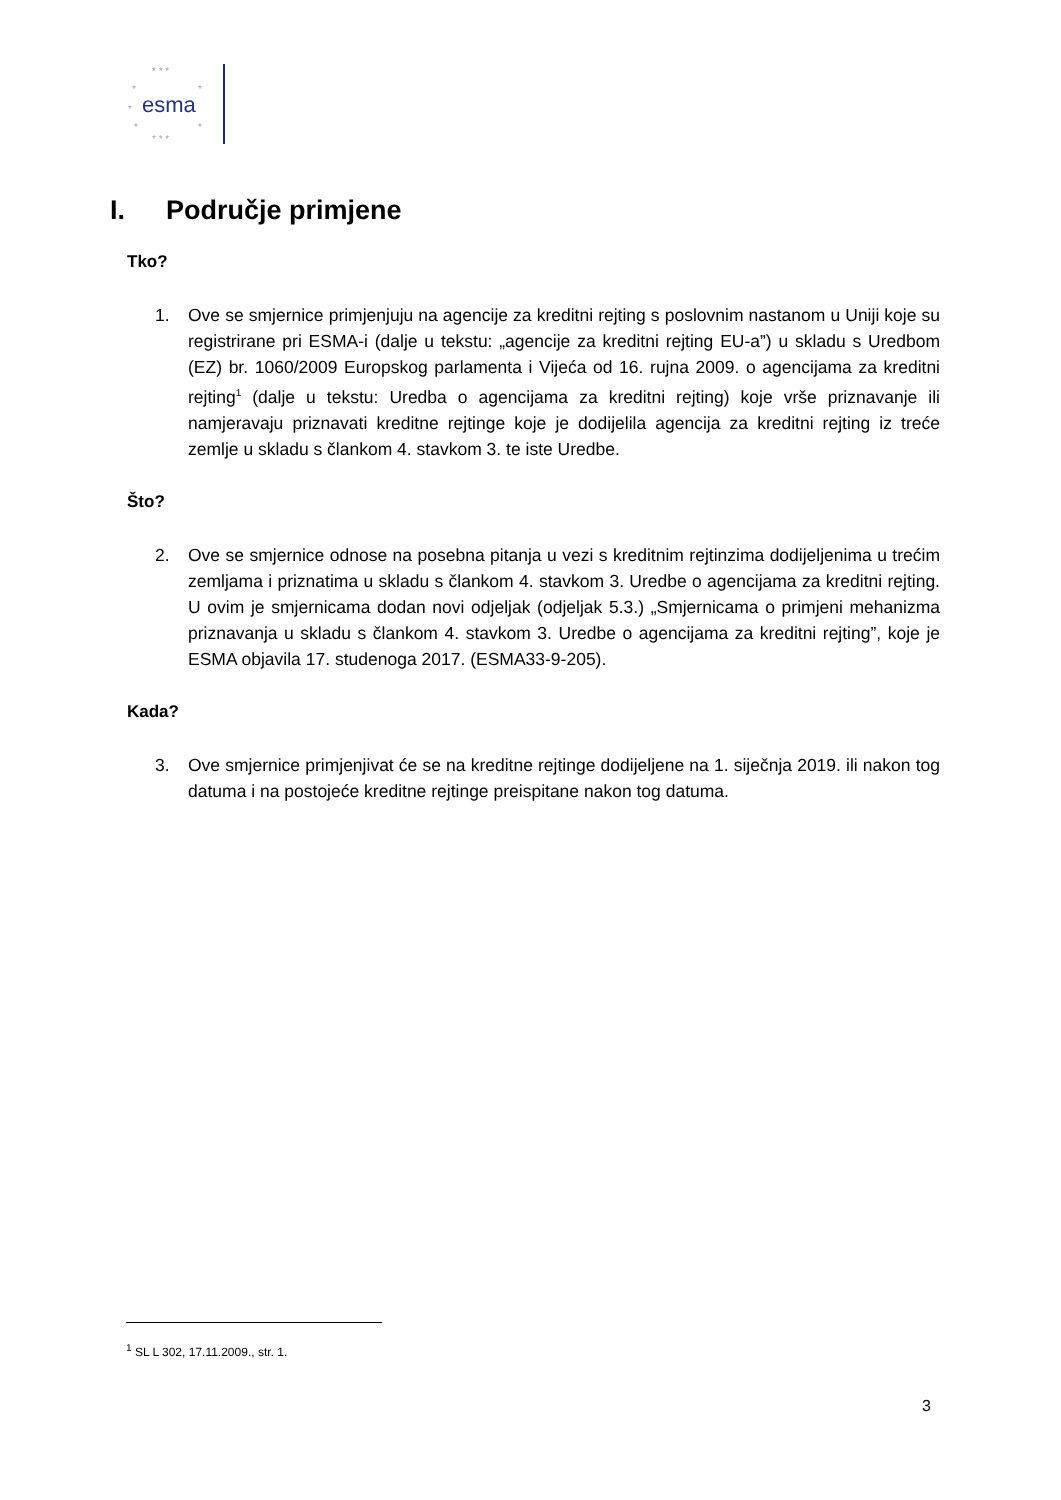* * *
*
*
*
*
*
* * *
esma
I. Područje primjene
Tko?
1. Ove se smjernice primjenjuju na agencije za kreditni rejting s poslovnim nastanom u Uniji koje su registrirane pri ESMA-i (dalje u tekstu: „agencije za kreditni rejting EU-a”) u skladu s Uredbom (EZ) br. 1060/2009 Europskog parlamenta i Vijeća od 16. rujna 2009. o agencijama za kreditni rejting<sup>1</sup> (dalje u tekstu: Uredba o agencijama za kreditni rejting) koje vrše priznavanje ili namjeravaju priznavati kreditne rejtinge koje je dodijelila agencija za kreditni rejting iz treće zemlje u skladu s člankom 4. stavkom 3. te iste Uredbe.
Što?
2. Ove se smjernice odnose na posebna pitanja u vezi s kreditnim rejtinzima dodijeljenima u trećim zemljama i priznatima u skladu s člankom 4. stavkom 3. Uredbe o agencijama za kreditni rejting. U ovim je smjernicama dodan novi odjeljak (odjeljak 5.3.) „Smjernicama o primjeni mehanizma priznavanja u skladu s člankom 4. stavkom 3. Uredbe o agencijama za kreditni rejting”, koje je ESMA objavila 17. studenoga 2017. (ESMA33-9-205).
Kada?
3. Ove smjernice primjenjivat će se na kreditne rejtinge dodijeljene na 1. siječnja 2019. ili nakon tog datuma i na postojeće kreditne rejtinge preispitane nakon tog datuma.
<sup>1</sup> SL L 302, 17.11.2009., str. 1.
3